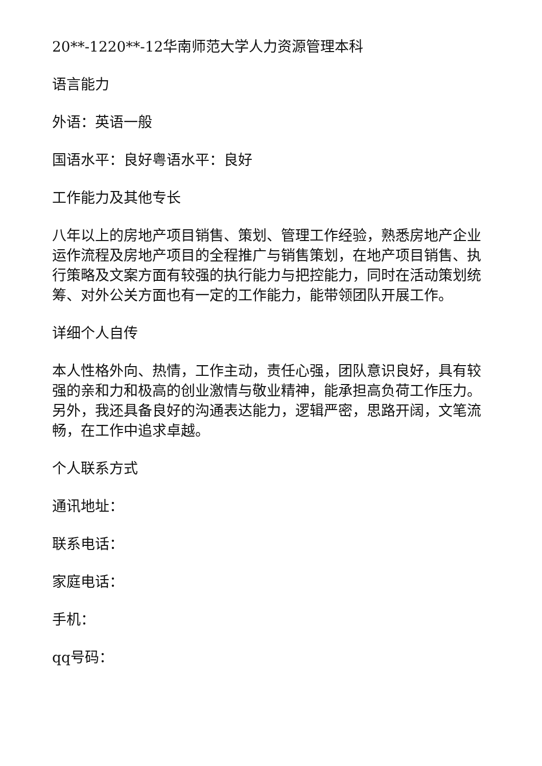20**-1220**-12华南师范大学人力资源管理本科
语言能力
外语：英语一般
国语水平：良好粤语水平：良好
工作能力及其他专长
八年以上的房地产项目销售、策划、管理工作经验，熟悉房地产企业运作流程及房地产项目的全程推广与销售策划，在地产项目销售、执行策略及文案方面有较强的执行能力与把控能力，同时在活动策划统筹、对外公关方面也有一定的工作能力，能带领团队开展工作。
详细个人自传
本人性格外向、热情，工作主动，责任心强，团队意识良好，具有较强的亲和力和极高的创业激情与敬业精神，能承担高负荷工作压力。另外，我还具备良好的沟通表达能力，逻辑严密，思路开阔，文笔流畅，在工作中追求卓越。
个人联系方式
通讯地址：
联系电话：
家庭电话：
手机：
qq号码：